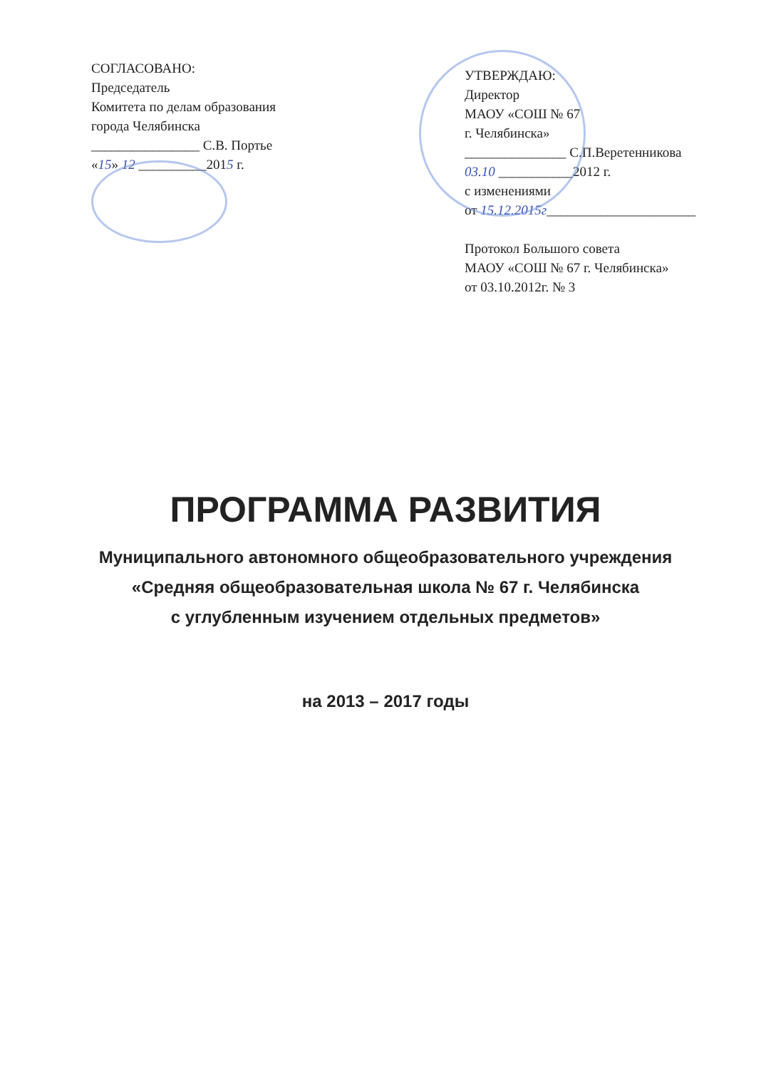СОГЛАСОВАНО:
Председатель
Комитета по делам образования
города Челябинска
________________ С.В. Портье
«15» 12 __________2015 г.
УТВЕРЖДАЮ:
Директор
МАОУ «СОШ № 67
г. Челябинска»
_______________ С.П.Веретенникова
03.10 ___________2012 г.
с изменениями
от 15.12.2015г______________________
Протокол Большого совета
МАОУ «СОШ № 67 г. Челябинска»
от 03.10.2012г. № 3
ПРОГРАММА РАЗВИТИЯ
Муниципального автономного общеобразовательного учреждения
«Средняя общеобразовательная школа № 67 г. Челябинска
с углубленным изучением отдельных предметов»
на 2013 – 2017 годы